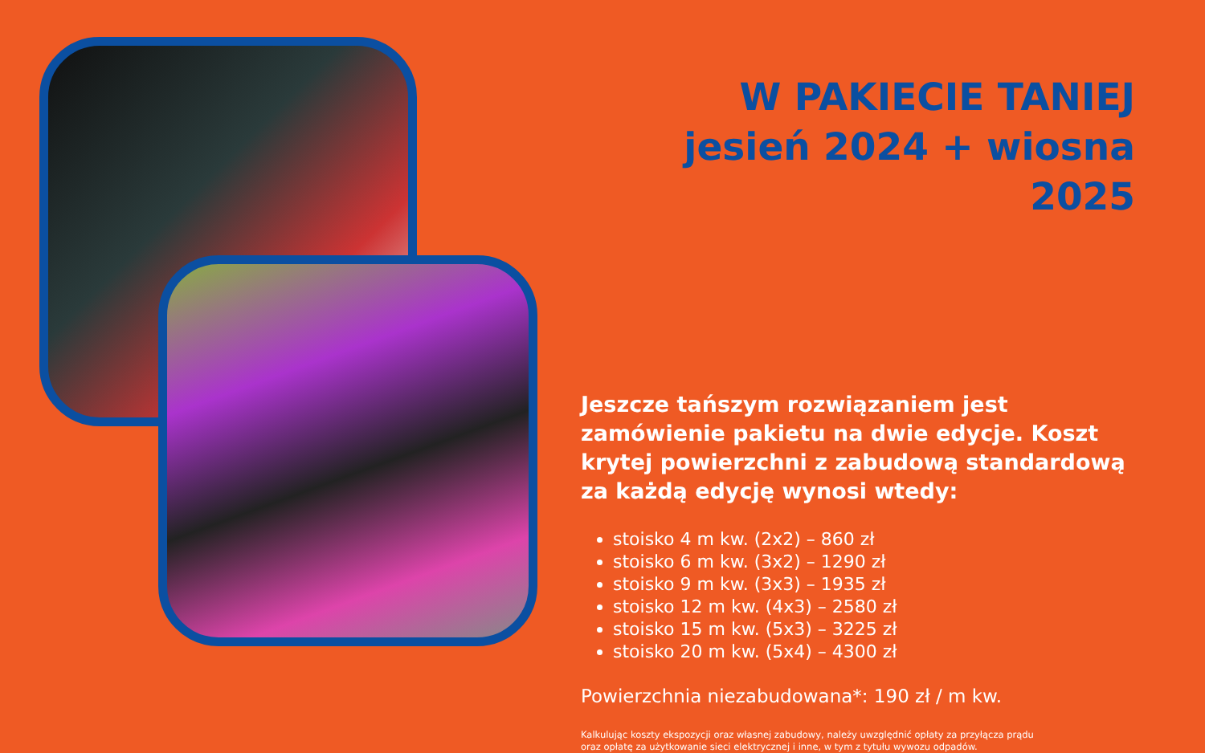W PAKIECIE TANIEJ
jesień 2024 + wiosna 2025
Jeszcze tańszym rozwiązaniem jest zamówienie pakietu na dwie edycje. Koszt krytej powierzchni z zabudową standardową za każdą edycję wynosi wtedy:
stoisko 4 m kw. (2x2) – 860 zł
stoisko 6 m kw. (3x2) – 1290 zł
stoisko 9 m kw. (3x3) – 1935 zł
stoisko 12 m kw. (4x3) – 2580 zł
stoisko 15 m kw. (5x3) – 3225 zł
stoisko 20 m kw. (5x4) – 4300 zł
Powierzchnia niezabudowana*: 190 zł / m kw.
Kalkulując koszty ekspozycji oraz własnej zabudowy, należy uwzględnić opłaty za przyłącza prądu
oraz opłatę za użytkowanie sieci elektrycznej i inne, w tym z tytułu wywozu odpadów.